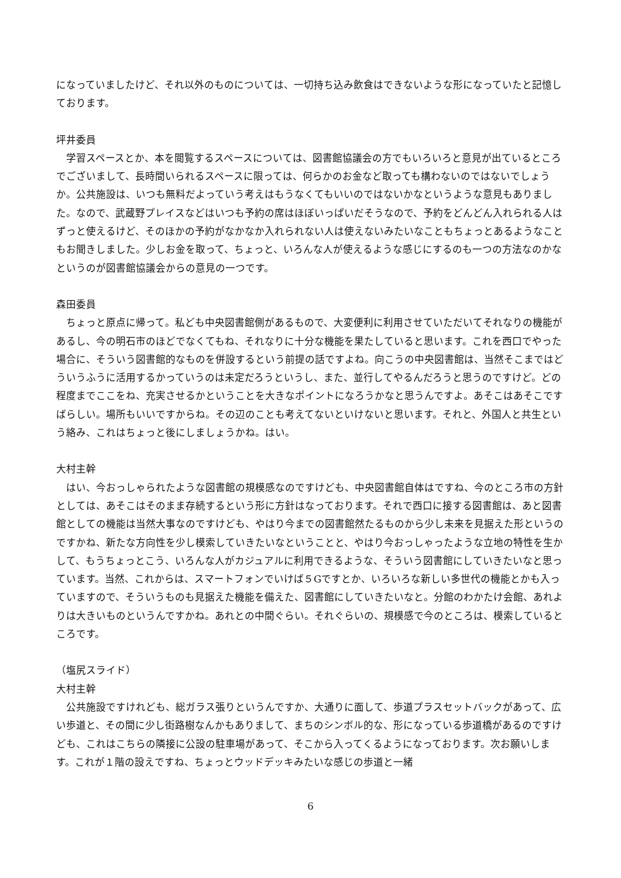になっていましたけど、それ以外のものについては、一切持ち込み飲食はできないような形になっていたと記憶しております。
坪井委員
　学習スペースとか、本を閲覧するスペースについては、図書館協議会の方でもいろいろと意見が出ているところでございまして、長時間いられるスペースに限っては、何らかのお金など取っても構わないのではないでしょうか。公共施設は、いつも無料だよっていう考えはもうなくてもいいのではないかなというような意見もありました。なので、武蔵野プレイスなどはいつも予約の席はほぼいっぱいだそうなので、予約をどんどん入れられる人はずっと使えるけど、そのほかの予約がなかなか入れられない人は使えないみたいなこともちょっとあるようなこともお聞きしました。少しお金を取って、ちょっと、いろんな人が使えるような感じにするのも一つの方法なのかなというのが図書館協議会からの意見の一つです。
森田委員
　ちょっと原点に帰って。私ども中央図書館側があるもので、大変便利に利用させていただいてそれなりの機能があるし、今の明石市のほどでなくてもね、それなりに十分な機能を果たしていると思います。これを西口でやった場合に、そういう図書館的なものを併設するという前提の話ですよね。向こうの中央図書館は、当然そこまではどういうふうに活用するかっていうのは未定だろうというし、また、並行してやるんだろうと思うのですけど。どの程度までここをね、充実させるかということを大きなポイントになろうかなと思うんですよ。あそこはあそこですばらしい。場所もいいですからね。その辺のことも考えてないといけないと思います。それと、外国人と共生という絡み、これはちょっと後にしましょうかね。はい。
大村主幹
　はい、今おっしゃられたような図書館の規模感なのですけども、中央図書館自体はですね、今のところ市の方針としては、あそこはそのまま存続するという形に方針はなっております。それで西口に接する図書館は、あと図書館としての機能は当然大事なのですけども、やはり今までの図書館然たるものから少し未来を見据えた形というのですかね、新たな方向性を少し模索していきたいなということと、やはり今おっしゃったような立地の特性を生かして、もうちょっとこう、いろんな人がカジュアルに利用できるような、そういう図書館にしていきたいなと思っています。当然、これからは、スマートフォンでいけば５Gですとか、いろいろな新しい多世代の機能とかも入っていますので、そういうものも見据えた機能を備えた、図書館にしていきたいなと。分館のわかたけ会館、あれよりは大きいものというんですかね。あれとの中間ぐらい。それぐらいの、規模感で今のところは、模索しているところです。
（塩尻スライド）
大村主幹
　公共施設ですけれども、総ガラス張りというんですか、大通りに面して、歩道プラスセットバックがあって、広い歩道と、その間に少し街路樹なんかもありまして、まちのシンボル的な、形になっている歩道橋があるのですけども、これはこちらの隣接に公設の駐車場があって、そこから入ってくるようになっております。次お願いします。これが１階の設えですね、ちょっとウッドデッキみたいな感じの歩道と一緒
6